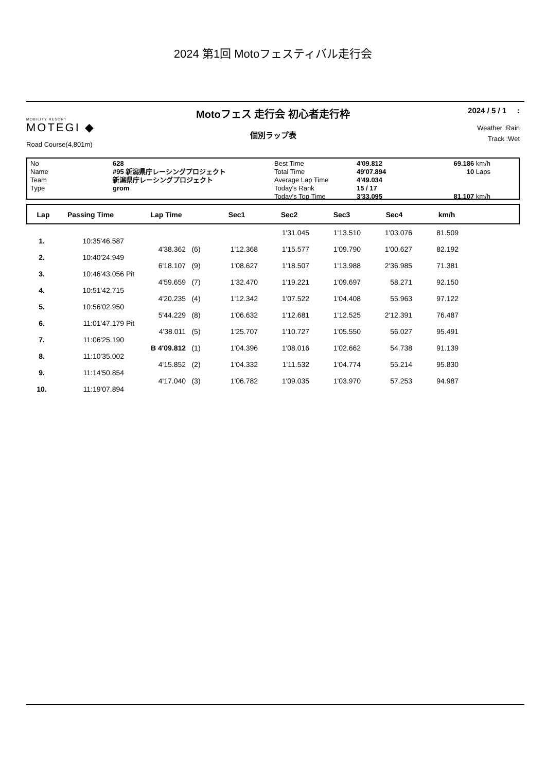2024 第1回 Motoフェスティバル走行会
MOBILITY RESORT
MOTEGI ◆
Road Course(4,801m)
Motoフェス 走行会 初心者走行枠
個別ラップ表
2024 / 5 / 1 :
Weather :Rain
Track :Wet
No
Name
Team
Type
628
#95 新潟県庁レーシングプロジェクト
新潟県庁レーシングプロジェクト
grom
Best Time
Total Time
Average Lap Time
Today's Rank
Today's Top Time
4'09.812
49'07.894
4'49.034
15 / 17
3'33.095
69.186 km/h
10 Laps
81.107 km/h
| Lap | Passing Time | Lap Time | Sec1 | Sec2 | Sec3 | Sec4 | km/h | |
| --- | --- | --- | --- | --- | --- | --- | --- | --- |
| | | | | | | 1'31.045 | 1'13.510 | 1'03.076 | 81.509 | |
| 1. | 10:35'46.587 | | | | | | | | | |
| | | | 4'38.362 | (6) | 1'12.368 | 1'15.577 | 1'09.790 | 1'00.627 | 82.192 | |
| 2. | 10:40'24.949 | | | | | | | | | |
| | | | 6'18.107 | (9) | 1'08.627 | 1'18.507 | 1'13.988 | 2'36.985 | 71.381 | |
| 3. | 10:46'43.056 | Pit | | | | | | | | |
| | | | 4'59.659 | (7) | 1'32.470 | 1'19.221 | 1'09.697 | 58.271 | 92.150 | |
| 4. | 10:51'42.715 | | | | | | | | | |
| | | | 4'20.235 | (4) | 1'12.342 | 1'07.522 | 1'04.408 | 55.963 | 97.122 | |
| 5. | 10:56'02.950 | | | | | | | | | |
| | | | 5'44.229 | (8) | 1'06.632 | 1'12.681 | 1'12.525 | 2'12.391 | 76.487 | |
| 6. | 11:01'47.179 | Pit | | | | | | | | |
| | | | 4'38.011 | (5) | 1'25.707 | 1'10.727 | 1'05.550 | 56.027 | 95.491 | |
| 7. | 11:06'25.190 | | | | | | | | | |
| | | | B 4'09.812 | (1) | 1'04.396 | 1'08.016 | 1'02.662 | 54.738 | 91.139 | |
| 8. | 11:10'35.002 | | | | | | | | | |
| | | | 4'15.852 | (2) | 1'04.332 | 1'11.532 | 1'04.774 | 55.214 | 95.830 | |
| 9. | 11:14'50.854 | | | | | | | | | |
| | | | 4'17.040 | (3) | 1'06.782 | 1'09.035 | 1'03.970 | 57.253 | 94.987 | |
| 10. | 11:19'07.894 | | | | | | | | | |